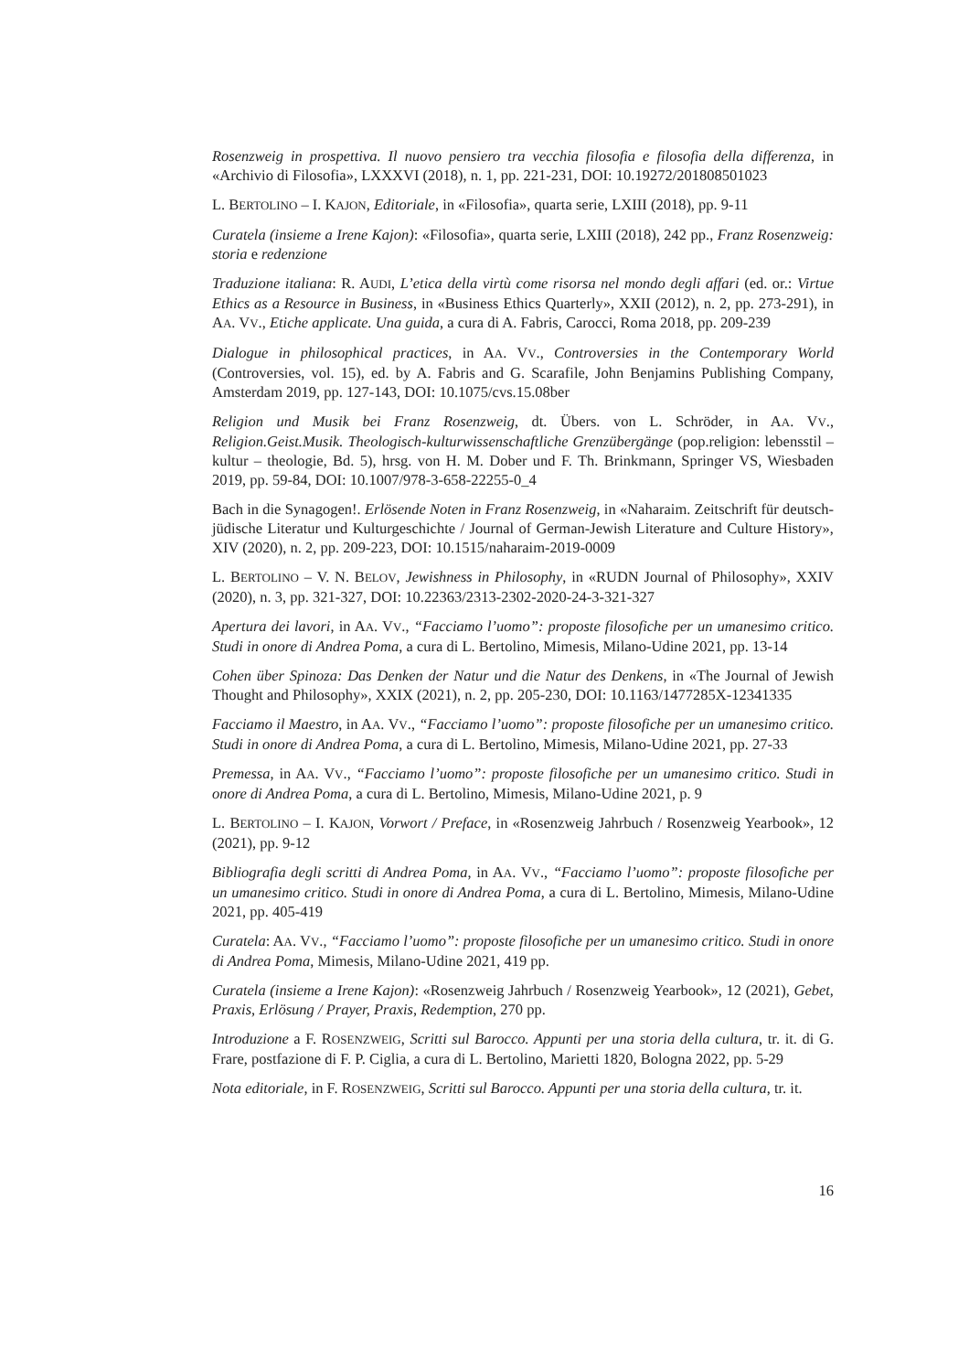Rosenzweig in prospettiva. Il nuovo pensiero tra vecchia filosofia e filosofia della differenza, in «Archivio di Filosofia», LXXXVI (2018), n. 1, pp. 221-231, DOI: 10.19272/201808501023
L. BERTOLINO – I. KAJON, Editoriale, in «Filosofia», quarta serie, LXIII (2018), pp. 9-11
Curatela (insieme a Irene Kajon): «Filosofia», quarta serie, LXIII (2018), 242 pp., Franz Rosenzweig: storia e redenzione
Traduzione italiana: R. AUDI, L’etica della virtù come risorsa nel mondo degli affari (ed. or.: Virtue Ethics as a Resource in Business, in «Business Ethics Quarterly», XXII (2012), n. 2, pp. 273-291), in AA. VV., Etiche applicate. Una guida, a cura di A. Fabris, Carocci, Roma 2018, pp. 209-239
Dialogue in philosophical practices, in AA. VV., Controversies in the Contemporary World (Controversies, vol. 15), ed. by A. Fabris and G. Scarafile, John Benjamins Publishing Company, Amsterdam 2019, pp. 127-143, DOI: 10.1075/cvs.15.08ber
Religion und Musik bei Franz Rosenzweig, dt. Übers. von L. Schröder, in AA. VV., Religion.Geist.Musik. Theologisch-kulturwissenschaftliche Grenzübergänge (pop.religion: lebensstil – kultur – theologie, Bd. 5), hrsg. von H. M. Dober und F. Th. Brinkmann, Springer VS, Wiesbaden 2019, pp. 59-84, DOI: 10.1007/978-3-658-22255-0_4
Bach in die Synagogen!. Erlösende Noten in Franz Rosenzweig, in «Naharaim. Zeitschrift für deutsch-jüdische Literatur und Kulturgeschichte / Journal of German-Jewish Literature and Culture History», XIV (2020), n. 2, pp. 209-223, DOI: 10.1515/naharaim-2019-0009
L. BERTOLINO – V. N. BELOV, Jewishness in Philosophy, in «RUDN Journal of Philosophy», XXIV (2020), n. 3, pp. 321-327, DOI: 10.22363/2313-2302-2020-24-3-321-327
Apertura dei lavori, in AA. VV., “Facciamo l’uomo”: proposte filosofiche per un umanesimo critico. Studi in onore di Andrea Poma, a cura di L. Bertolino, Mimesis, Milano-Udine 2021, pp. 13-14
Cohen über Spinoza: Das Denken der Natur und die Natur des Denkens, in «The Journal of Jewish Thought and Philosophy», XXIX (2021), n. 2, pp. 205-230, DOI: 10.1163/1477285X-12341335
Facciamo il Maestro, in AA. VV., “Facciamo l’uomo”: proposte filosofiche per un umanesimo critico. Studi in onore di Andrea Poma, a cura di L. Bertolino, Mimesis, Milano-Udine 2021, pp. 27-33
Premessa, in AA. VV., “Facciamo l’uomo”: proposte filosofiche per un umanesimo critico. Studi in onore di Andrea Poma, a cura di L. Bertolino, Mimesis, Milano-Udine 2021, p. 9
L. BERTOLINO – I. KAJON, Vorwort / Preface, in «Rosenzweig Jahrbuch / Rosenzweig Yearbook», 12 (2021), pp. 9-12
Bibliografia degli scritti di Andrea Poma, in AA. VV., “Facciamo l’uomo”: proposte filosofiche per un umanesimo critico. Studi in onore di Andrea Poma, a cura di L. Bertolino, Mimesis, Milano-Udine 2021, pp. 405-419
Curatela: AA. VV., “Facciamo l’uomo”: proposte filosofiche per un umanesimo critico. Studi in onore di Andrea Poma, Mimesis, Milano-Udine 2021, 419 pp.
Curatela (insieme a Irene Kajon): «Rosenzweig Jahrbuch / Rosenzweig Yearbook», 12 (2021), Gebet, Praxis, Erlösung / Prayer, Praxis, Redemption, 270 pp.
Introduzione a F. ROSENZWEIG, Scritti sul Barocco. Appunti per una storia della cultura, tr. it. di G. Frare, postfazione di F. P. Ciglia, a cura di L. Bertolino, Marietti 1820, Bologna 2022, pp. 5-29
Nota editoriale, in F. ROSENZWEIG, Scritti sul Barocco. Appunti per una storia della cultura, tr. it.
16